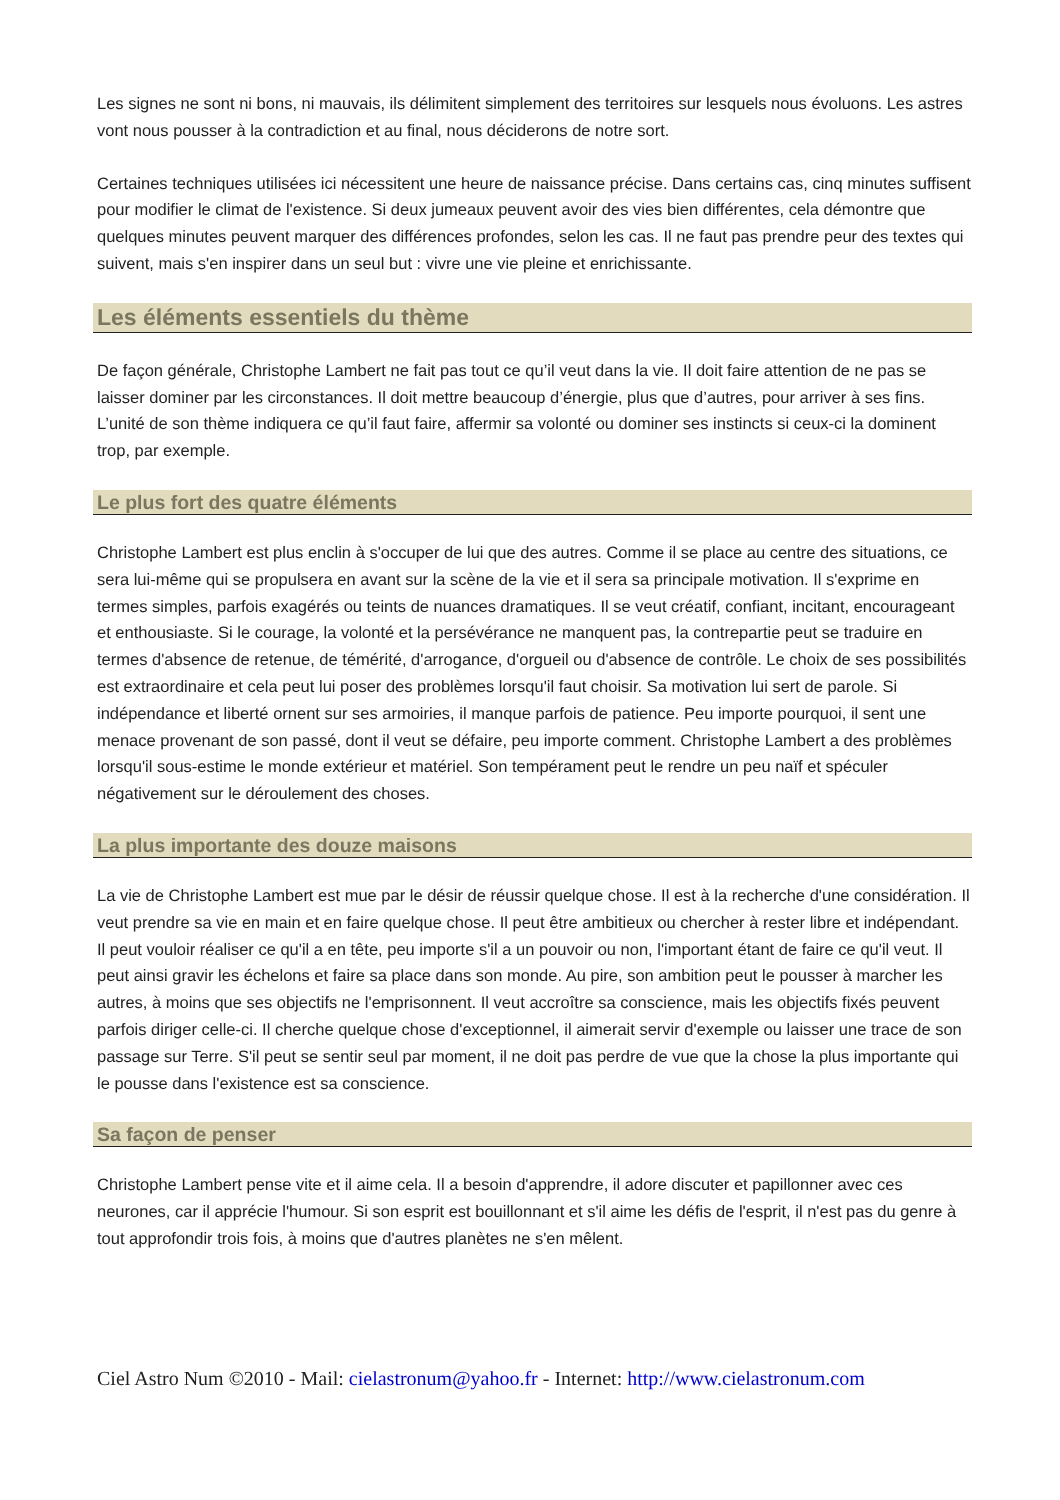Les signes ne sont ni bons, ni mauvais, ils délimitent simplement des territoires sur lesquels nous évoluons. Les astres vont nous pousser à la contradiction et au final, nous déciderons de notre sort.
Certaines techniques utilisées ici nécessitent une heure de naissance précise. Dans certains cas, cinq minutes suffisent pour modifier le climat de l'existence. Si deux jumeaux peuvent avoir des vies bien différentes, cela démontre que quelques minutes peuvent marquer des différences profondes, selon les cas. Il ne faut pas prendre peur des textes qui suivent, mais s'en inspirer dans un seul but : vivre une vie pleine et enrichissante.
Les éléments essentiels du thème
De façon générale, Christophe Lambert ne fait pas tout ce qu’il veut dans la vie. Il doit faire attention de ne pas se laisser dominer par les circonstances. Il doit mettre beaucoup d’énergie, plus que d’autres, pour arriver à ses fins. L’unité de son thème indiquera ce qu’il faut faire, affermir sa volonté ou dominer ses instincts si ceux-ci la dominent trop, par exemple.
Le plus fort des quatre éléments
Christophe Lambert est plus enclin à s'occuper de lui que des autres. Comme il se place au centre des situations, ce sera lui-même qui se propulsera en avant sur la scène de la vie et il sera sa principale motivation. Il s'exprime en termes simples, parfois exagérés ou teints de nuances dramatiques. Il se veut créatif, confiant, incitant, encourageant et enthousiaste. Si le courage, la volonté et la persévérance ne manquent pas, la contrepartie peut se traduire en termes d'absence de retenue, de témérité, d'arrogance, d'orgueil ou d'absence de contrôle. Le choix de ses possibilités est extraordinaire et cela peut lui poser des problèmes lorsqu'il faut choisir. Sa motivation lui sert de parole. Si indépendance et liberté ornent sur ses armoiries, il manque parfois de patience. Peu importe pourquoi, il sent une menace provenant de son passé, dont il veut se défaire, peu importe comment. Christophe Lambert a des problèmes lorsqu'il sous-estime le monde extérieur et matériel. Son tempérament peut le rendre un peu naïf et spéculer négativement sur le déroulement des choses.
La plus importante des douze maisons
La vie de Christophe Lambert est mue par le désir de réussir quelque chose. Il est à la recherche d'une considération. Il veut prendre sa vie en main et en faire quelque chose. Il peut être ambitieux ou chercher à rester libre et indépendant. Il peut vouloir réaliser ce qu'il a en tête, peu importe s'il a un pouvoir ou non, l'important étant de faire ce qu'il veut. Il peut ainsi gravir les échelons et faire sa place dans son monde. Au pire, son ambition peut le pousser à marcher les autres, à moins que ses objectifs ne l'emprisonnent. Il veut accroître sa conscience, mais les objectifs fixés peuvent parfois diriger celle-ci. Il cherche quelque chose d'exceptionnel, il aimerait servir d'exemple ou laisser une trace de son passage sur Terre. S'il peut se sentir seul par moment, il ne doit pas perdre de vue que la chose la plus importante qui le pousse dans l'existence est sa conscience.
Sa façon de penser
Christophe Lambert pense vite et il aime cela. Il a besoin d'apprendre, il adore discuter et papillonner avec ces neurones, car il apprécie l'humour. Si son esprit est bouillonnant et s'il aime les défis de l'esprit, il n'est pas du genre à tout approfondir trois fois, à moins que d'autres planètes ne s'en mêlent.
Ciel Astro Num ©2010 - Mail: cielastronum@yahoo.fr - Internet: http://www.cielastronum.com